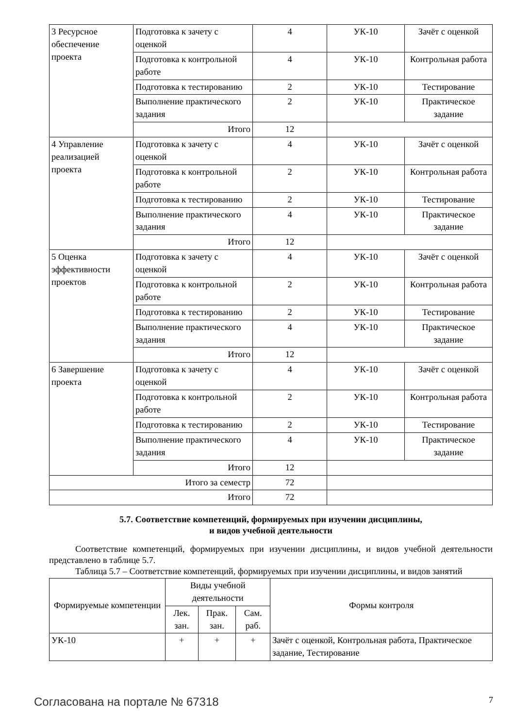| 3 Ресурсное обеспечение проекта | Подготовка к зачету с оценкой | 4 | УК-10 | Зачёт с оценкой |
| | Подготовка к контрольной работе | 4 | УК-10 | Контрольная работа |
| | Подготовка к тестированию | 2 | УК-10 | Тестирование |
| | Выполнение практического задания | 2 | УК-10 | Практическое задание |
| | Итого | 12 | | |
| 4 Управление реализацией проекта | Подготовка к зачету с оценкой | 4 | УК-10 | Зачёт с оценкой |
| | Подготовка к контрольной работе | 2 | УК-10 | Контрольная работа |
| | Подготовка к тестированию | 2 | УК-10 | Тестирование |
| | Выполнение практического задания | 4 | УК-10 | Практическое задание |
| | Итого | 12 | | |
| 5 Оценка эффективности проектов | Подготовка к зачету с оценкой | 4 | УК-10 | Зачёт с оценкой |
| | Подготовка к контрольной работе | 2 | УК-10 | Контрольная работа |
| | Подготовка к тестированию | 2 | УК-10 | Тестирование |
| | Выполнение практического задания | 4 | УК-10 | Практическое задание |
| | Итого | 12 | | |
| 6 Завершение проекта | Подготовка к зачету с оценкой | 4 | УК-10 | Зачёт с оценкой |
| | Подготовка к контрольной работе | 2 | УК-10 | Контрольная работа |
| | Подготовка к тестированию | 2 | УК-10 | Тестирование |
| | Выполнение практического задания | 4 | УК-10 | Практическое задание |
| | Итого | 12 | | |
| Итого за семестр | | 72 | | |
| Итого | | 72 | | |
5.7. Соответствие компетенций, формируемых при изучении дисциплины,
и видов учебной деятельности
Соответствие компетенций, формируемых при изучении дисциплины, и видов учебной деятельности представлено в таблице 5.7.
Таблица 5.7 – Соответствие компетенций, формируемых при изучении дисциплины, и видов занятий
| Формируемые компетенции | Виды учебной деятельности | | | Формы контроля |
| --- | --- | --- | --- | --- |
| | Лек. зан. | Прак. зан. | Сам. раб. | |
| УК-10 | + | + | + | Зачёт с оценкой, Контрольная работа, Практическое задание, Тестирование |
Согласована на портале № 67318 7